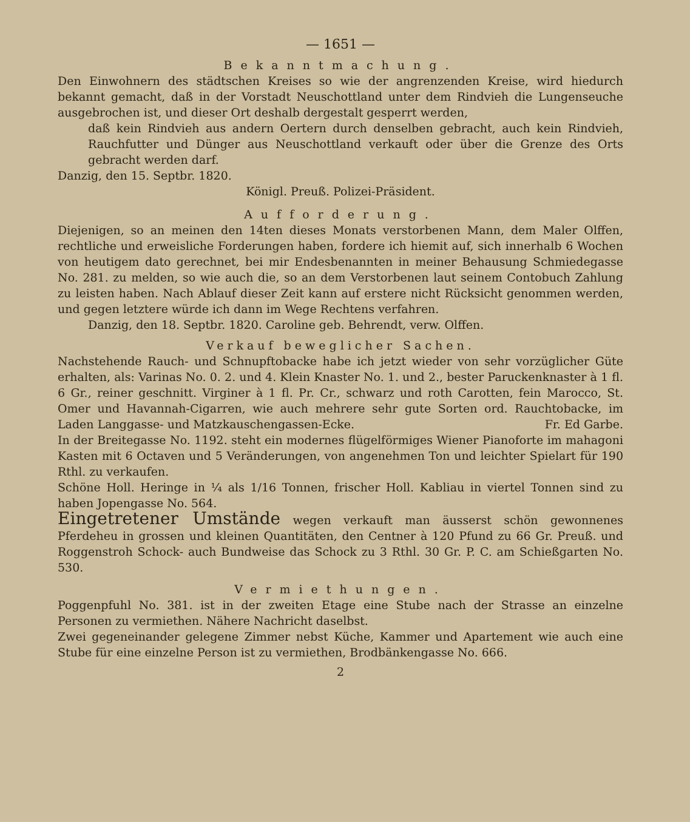— 1651 —
Bekanntmachung.
Den Einwohnern des städtschen Kreises so wie der angrenzenden Kreise, wird hiedurch bekannt gemacht, daß in der Vorstadt Neuschottland unter dem Rindvieh die Lungenseuche ausgebrochen ist, und dieser Ort deshalb dergestalt gesperrt werden,
daß kein Rindvieh aus andern Oertern durch denselben gebracht, auch kein Rindvieh, Rauchfutter und Dünger aus Neuschottland verkauft oder über die Grenze des Orts gebracht werden darf.
Danzig, den 15. Septbr. 1820.
Königl. Preuß. Polizei-Präsident.
Aufforderung.
Diejenigen, so an meinen den 14ten dieses Monats verstorbenen Mann, dem Maler Olffen, rechtliche und erweisliche Forderungen haben, fordere ich hiemit auf, sich innerhalb 6 Wochen von heutigem dato gerechnet, bei mir Endesbenannten in meiner Behausung Schmiedegasse No. 281. zu melden, so wie auch die, so an dem Verstorbenen laut seinem Contobuch Zahlung zu leisten haben. Nach Ablauf dieser Zeit kann auf erstere nicht Rücksicht genommen werden, und gegen letztere würde ich dann im Wege Rechtens verfahren.
Danzig, den 18. Septbr. 1820. Caroline geb. Behrendt, verw. Olffen.
Verkauf beweglicher Sachen.
Nachstehende Rauch- und Schnupftobacke habe ich jetzt wieder von sehr vorzüglicher Güte erhalten, als: Varinas No. 0. 2. und 4. Klein Knaster No. 1. und 2., bester Paruckenknaster à 1 fl. 6 Gr., reiner geschnitt. Virginer à 1 fl. Pr. Cr., schwarz und roth Carotten, fein Marocco, St. Omer und Havannah-Cigarren, wie auch mehrere sehr gute Sorten ord. Rauchtobacke, im Laden Langgasse- und Matzkauschengassen-Ecke. Fr. Ed Garbe.
In der Breitegasse No. 1192. steht ein modernes flügelförmiges Wiener Pianoforte im mahagoni Kasten mit 6 Octaven und 5 Veränderungen, von angenehmen Ton und leichter Spielart für 190 Rthl. zu verkaufen.
Schöne Holl. Heringe in ¼ als 1/16 Tonnen, frischer Holl. Kabliau in viertel Tonnen sind zu haben Jopengasse No. 564.
Eingetretener Umstände wegen verkauft man äusserst schön gewonnenes Pferdeheu in grossen und kleinen Quantitäten, den Centner à 120 Pfund zu 66 Gr. Preuß. und Roggenstroh Schock- auch Bundweise das Schock zu 3 Rthl. 30 Gr. P. C. am Schießgarten No. 530.
Vermiethungen.
Poggenpfuhl No. 381. ist in der zweiten Etage eine Stube nach der Strasse an einzelne Personen zu vermiethen. Nähere Nachricht daselbst.
Zwei gegeneinander gelegene Zimmer nebst Küche, Kammer und Apartement wie auch eine Stube für eine einzelne Person ist zu vermiethen, Brodbänkengasse No. 666.
2